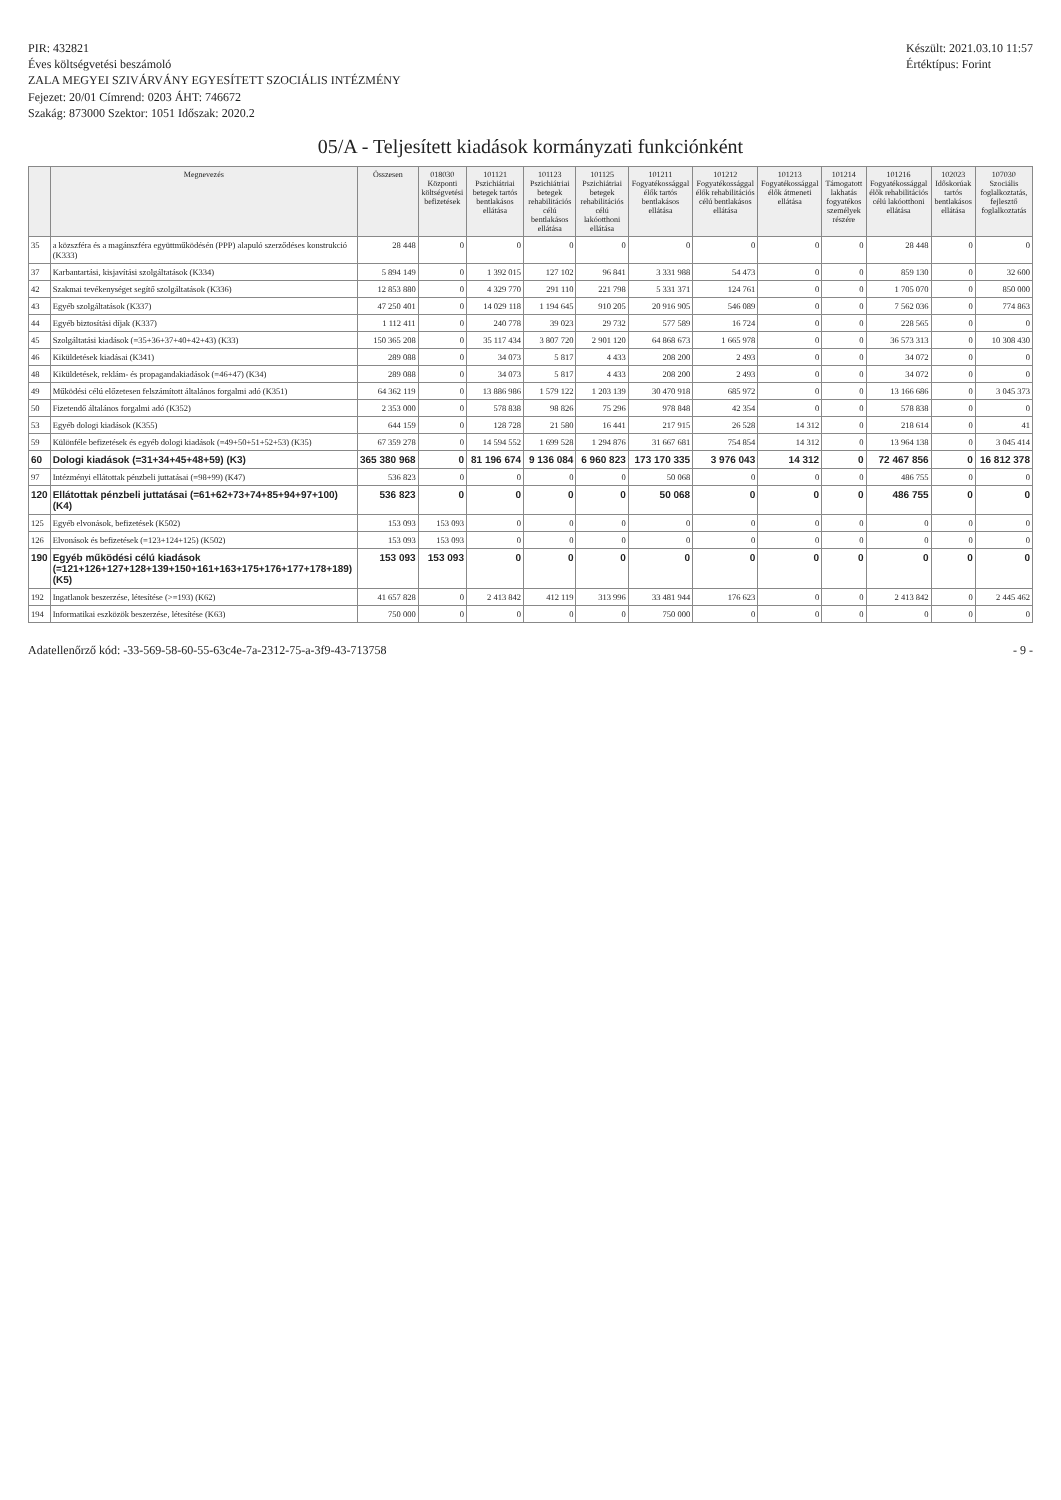PIR: 432821
Éves költségvetési beszámoló
ZALA MEGYEI SZIVÁRVÁNY EGYESÍTETT SZOCIÁLIS INTÉZMÉNY
Fejezet: 20/01 Címrend: 0203 ÁHT: 746672
Szakág: 873000 Szektor: 1051 Időszak: 2020.2
Készült: 2021.03.10 11:57
Értéktípus: Forint
05/A - Teljesített kiadások kormányzati funkciónként
| | Megnevezés | Összesen | 018030 Központi költségvetési befizetések | 101121 Pszichiátriai betegek tartós bentlakásos ellátása | 101123 Pszichiátriai betegek rehabilitációs célú bentlakásos ellátása | 101125 Pszichiátriai betegek rehabilitációs célú lakóotthoni ellátása | 101211 Fogyatékossággal élők tartós bentlakásos ellátása | 101212 Fogyatékossággal élők rehabilitációs célú bentlakásos ellátása | 101213 Fogyatékossággal élők átmeneti ellátása | 101214 Támogatott lakhatás fogyatékos személyek részére | 101216 Fogyatékossággal élők rehabilitációs célú lakóotthoni ellátása | 102023 Időskorúak tartós bentlakásos ellátása | 107030 Szociális foglalkoztatás, fejlesztő foglalkoztatás |
| --- | --- | --- | --- | --- | --- | --- | --- | --- | --- | --- | --- | --- | --- |
| 35 | a közszféra és a magánszféra együttműködésén (PPP) alapuló szerződéses konstrukció (K333) | 28 448 | 0 | 0 | 0 | 0 | 0 | 0 | 0 | 0 | 28 448 | 0 | 0 |
| 37 | Karbantartási, kisjavítási szolgáltatások (K334) | 5 894 149 | 0 | 1 392 015 | 127 102 | 96 841 | 3 331 988 | 54 473 | 0 | 0 | 859 130 | 0 | 32 600 |
| 42 | Szakmai tevékenységet segítő szolgáltatások (K336) | 12 853 880 | 0 | 4 329 770 | 291 110 | 221 798 | 5 331 371 | 124 761 | 0 | 0 | 1 705 070 | 0 | 850 000 |
| 43 | Egyéb szolgáltatások (K337) | 47 250 401 | 0 | 14 029 118 | 1 194 645 | 910 205 | 20 916 905 | 546 089 | 0 | 0 | 7 562 036 | 0 | 774 863 |
| 44 | Egyéb biztosítási díjak (K337) | 1 112 411 | 0 | 240 778 | 39 023 | 29 732 | 577 589 | 16 724 | 0 | 0 | 228 565 | 0 | 0 |
| 45 | Szolgáltatási kiadások (=35+36+37+40+42+43) (K33) | 150 365 208 | 0 | 35 117 434 | 3 807 720 | 2 901 120 | 64 868 673 | 1 665 978 | 0 | 0 | 36 573 313 | 0 | 10 308 430 |
| 46 | Kiküldetések kiadásai (K341) | 289 088 | 0 | 34 073 | 5 817 | 4 433 | 208 200 | 2 493 | 0 | 0 | 34 072 | 0 | 0 |
| 48 | Kiküldetések, reklám- és propagandakiadások (=46+47) (K34) | 289 088 | 0 | 34 073 | 5 817 | 4 433 | 208 200 | 2 493 | 0 | 0 | 34 072 | 0 | 0 |
| 49 | Működési célú előzetesen felszámított általános forgalmi adó (K351) | 64 362 119 | 0 | 13 886 986 | 1 579 122 | 1 203 139 | 30 470 918 | 685 972 | 0 | 0 | 13 166 686 | 0 | 3 045 373 |
| 50 | Fizetendő általános forgalmi adó (K352) | 2 353 000 | 0 | 578 838 | 98 826 | 75 296 | 978 848 | 42 354 | 0 | 0 | 578 838 | 0 | 0 |
| 53 | Egyéb dologi kiadások (K355) | 644 159 | 0 | 128 728 | 21 580 | 16 441 | 217 915 | 26 528 | 14 312 | 0 | 218 614 | 0 | 41 |
| 59 | Különféle befizetések és egyéb dologi kiadások (=49+50+51+52+53) (K35) | 67 359 278 | 0 | 14 594 552 | 1 699 528 | 1 294 876 | 31 667 681 | 754 854 | 14 312 | 0 | 13 964 138 | 0 | 3 045 414 |
| 60 | Dologi kiadások (=31+34+45+48+59) (K3) | 365 380 968 | 0 | 81 196 674 | 9 136 084 | 6 960 823 | 173 170 335 | 3 976 043 | 14 312 | 0 | 72 467 856 | 0 | 16 812 378 |
| 97 | Intézményi ellátottak pénzbeli juttatásai (=98+99) (K47) | 536 823 | 0 | 0 | 0 | 0 | 50 068 | 0 | 0 | 0 | 486 755 | 0 | 0 |
| 120 | Ellátottak pénzbeli juttatásai (=61+62+73+74+85+94+97+100) (K4) | 536 823 | 0 | 0 | 0 | 0 | 50 068 | 0 | 0 | 0 | 486 755 | 0 | 0 |
| 125 | Egyéb elvonások, befizetések (K502) | 153 093 | 153 093 | 0 | 0 | 0 | 0 | 0 | 0 | 0 | 0 | 0 | 0 |
| 126 | Elvonások és befizetések (=123+124+125) (K502) | 153 093 | 153 093 | 0 | 0 | 0 | 0 | 0 | 0 | 0 | 0 | 0 | 0 |
| 190 | Egyéb működési célú kiadások (=121+126+127+128+139+150+161+163+175+176+177+178+189) (K5) | 153 093 | 153 093 | 0 | 0 | 0 | 0 | 0 | 0 | 0 | 0 | 0 | 0 |
| 192 | Ingatlanok beszerzése, létesítése (>=193) (K62) | 41 657 828 | 0 | 2 413 842 | 412 119 | 313 996 | 33 481 944 | 176 623 | 0 | 0 | 2 413 842 | 0 | 2 445 462 |
| 194 | Informatikai eszközök beszerzése, létesítése (K63) | 750 000 | 0 | 0 | 0 | 0 | 750 000 | 0 | 0 | 0 | 0 | 0 | 0 |
Adatellenőrző kód: -33-569-58-60-55-63c4e-7a-2312-75-a-3f9-43-713758
- 9 -